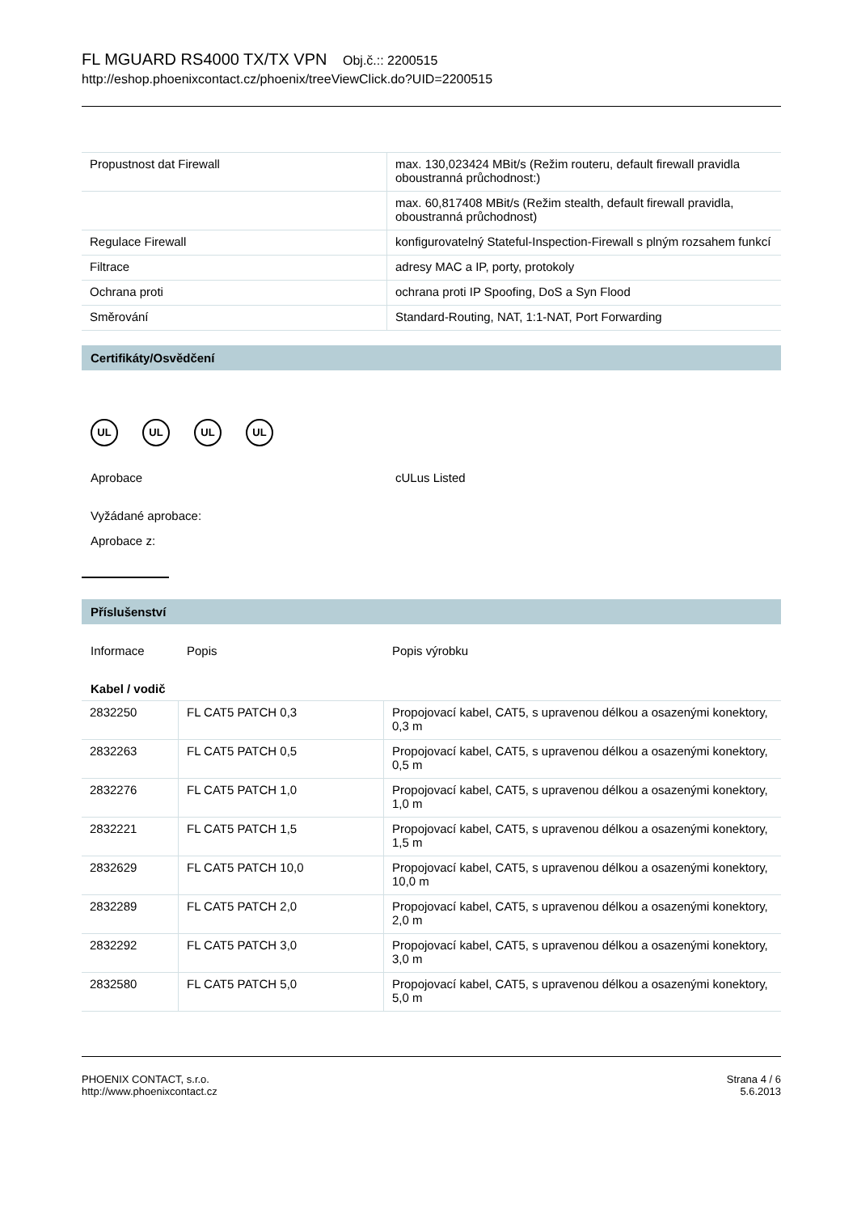FL MGUARD RS4000 TX/TX VPN Obj.č.:: 2200515
http://eshop.phoenixcontact.cz/phoenix/treeViewClick.do?UID=2200515
| Propustnost dat Firewall | max. 130,023424 MBit/s (Režim routeru, default firewall pravidla oboustranná průchodnost:) |
| | max. 60,817408 MBit/s (Režim stealth, default firewall pravidla, oboustranná průchodnost) |
| Regulace Firewall | konfigurovatelný Stateful-Inspection-Firewall s plným rozsahem funkcí |
| Filtrace | adresy MAC a IP, porty, protokoly |
| Ochrana proti | ochrana proti IP Spoofing, DoS a Syn Flood |
| Směrování | Standard-Routing, NAT, 1:1-NAT, Port Forwarding |
Certifikáty/Osvědčení
UL UL UL UL
Aprobace cULus Listed
Vyžádané aprobace:
Aprobace z:
Příslušenství
Informace Popis Popis výrobku
Kabel / vodič
| 2832250 | FL CAT5 PATCH 0,3 | Propojovací kabel, CAT5, s upravenou délkou a osazenými konektory, 0,3 m |
| 2832263 | FL CAT5 PATCH 0,5 | Propojovací kabel, CAT5, s upravenou délkou a osazenými konektory, 0,5 m |
| 2832276 | FL CAT5 PATCH 1,0 | Propojovací kabel, CAT5, s upravenou délkou a osazenými konektory, 1,0 m |
| 2832221 | FL CAT5 PATCH 1,5 | Propojovací kabel, CAT5, s upravenou délkou a osazenými konektory, 1,5 m |
| 2832629 | FL CAT5 PATCH 10,0 | Propojovací kabel, CAT5, s upravenou délkou a osazenými konektory, 10,0 m |
| 2832289 | FL CAT5 PATCH 2,0 | Propojovací kabel, CAT5, s upravenou délkou a osazenými konektory, 2,0 m |
| 2832292 | FL CAT5 PATCH 3,0 | Propojovací kabel, CAT5, s upravenou délkou a osazenými konektory, 3,0 m |
| 2832580 | FL CAT5 PATCH 5,0 | Propojovací kabel, CAT5, s upravenou délkou a osazenými konektory, 5,0 m |
PHOENIX CONTACT, s.r.o.
http://www.phoenixcontact.cz
Strana 4 / 6
5.6.2013